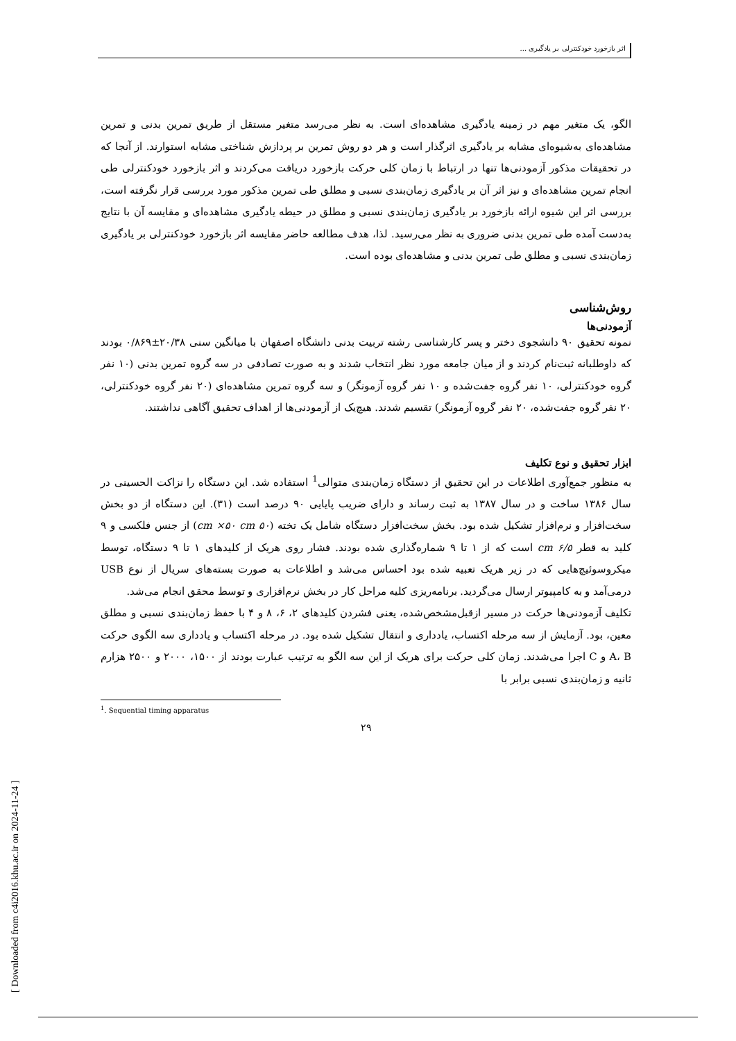اثر بازخورد خودکنترلی بر یادگیری ...
الگو، یک متغیر مهم در زمینه یادگیری مشاهده‌ای است. به نظر می‌رسد متغیر مستقل از طریق تمرین بدنی و تمرین مشاهده‌ای به‌شیوه‌ای مشابه بر یادگیری اثرگذار است و هر دو روش تمرین بر پردازش شناختی مشابه استوارند. از آنجا که در تحقیقات مذکور آزمودنی‌ها تنها در ارتباط با زمان کلی حرکت بازخورد دریافت می‌کردند و اثر بازخورد خودکنترلی طی انجام تمرین مشاهده‌ای و نیز اثر آن بر یادگیری زمان‌بندی نسبی و مطلق طی تمرین مذکور مورد بررسی قرار نگرفته است، بررسی اثر این شیوه ارائه بازخورد بر یادگیری زمان‌بندی نسبی و مطلق در حیطه یادگیری مشاهده‌ای و مقایسه آن با نتایج به‌دست آمده طی تمرین بدنی ضروری به نظر می‌رسید. لذا، هدف مطالعه حاضر مقایسه اثر بازخورد خودکنترلی بر یادگیری زمان‌بندی نسبی و مطلق طی تمرین بدنی و مشاهده‌ای بوده است.
روش‌شناسی
آزمودنی‌ها
نمونه تحقیق ۹۰ دانشجوی دختر و پسر کارشناسی رشته تربیت بدنی دانشگاه اصفهان با میانگین سنی ۲۰/۳۸±۰/۸۶۹ بودند که داوطلبانه ثبت‌نام کردند و از میان جامعه مورد نظر انتخاب شدند و به صورت تصادفی در سه گروه تمرین بدنی (۱۰ نفر گروه خودکنترلی، ۱۰ نفر گروه جفت‌شده و ۱۰ نفر گروه آزمونگر) و سه گروه تمرین مشاهده‌ای (۲۰ نفر گروه خودکنترلی، ۲۰ نفر گروه جفت‌شده، ۲۰ نفر گروه آزمونگر) تقسیم شدند. هیچ‌یک از آزمودنی‌ها از اهداف تحقیق آگاهی نداشتند.
ابزار تحقیق و نوع تکلیف
به منظور جمع‌آوری اطلاعات در این تحقیق از دستگاه زمان‌بندی متوالی<sup>1</sup> استفاده شد. این دستگاه را نزاکت الحسینی در سال ۱۳۸۶ ساخت و در سال ۱۳۸۷ به ثبت رساند و دارای ضریب پایایی ۹۰ درصد است (۳۱). این دستگاه از دو بخش سخت‌افزار و نرم‌افزار تشکیل شده بود. بخش سخت‌افزار دستگاه شامل یک تخته (۵۰ cm ×۵۰ cm) از جنس فلکسی و ۹ کلید به قطر ۶/۵ cm است که از ۱ تا ۹ شماره‌گذاری شده بودند. فشار روی هریک از کلیدهای ۱ تا ۹ دستگاه، توسط میکروسوئیچ‌هایی که در زیر هریک تعبیه شده بود احساس می‌شد و اطلاعات به صورت بسته‌های سریال از نوع USB درمی‌آمد و به کامپیوتر ارسال می‌گردید. برنامه‌ریزی کلیه مراحل کار در بخش نرم‌افزاری و توسط محقق انجام می‌شد.
تکلیف آزمودنی‌ها حرکت در مسیر ازقبل‌مشخص‌شده، یعنی فشردن کلیدهای ۲، ۶، ۸ و ۴ با حفظ زمان‌بندی نسبی و مطلق معین، بود. آزمایش از سه مرحله اکتساب، یادداری و انتقال تشکیل شده بود. در مرحله اکتساب و یادداری سه الگوی حرکت A، B و C اجرا می‌شدند. زمان کلی حرکت برای هریک از این سه الگو به ترتیب عبارت بودند از ۱۵۰۰، ۲۰۰۰ و ۲۵۰۰ هزارم ثانیه و زمان‌بندی نسبی برابر با
<sup>1</sup>. Sequential timing apparatus
۲۹
[ Downloaded from c4i2016.khu.ac.ir on 2024-11-24 ]